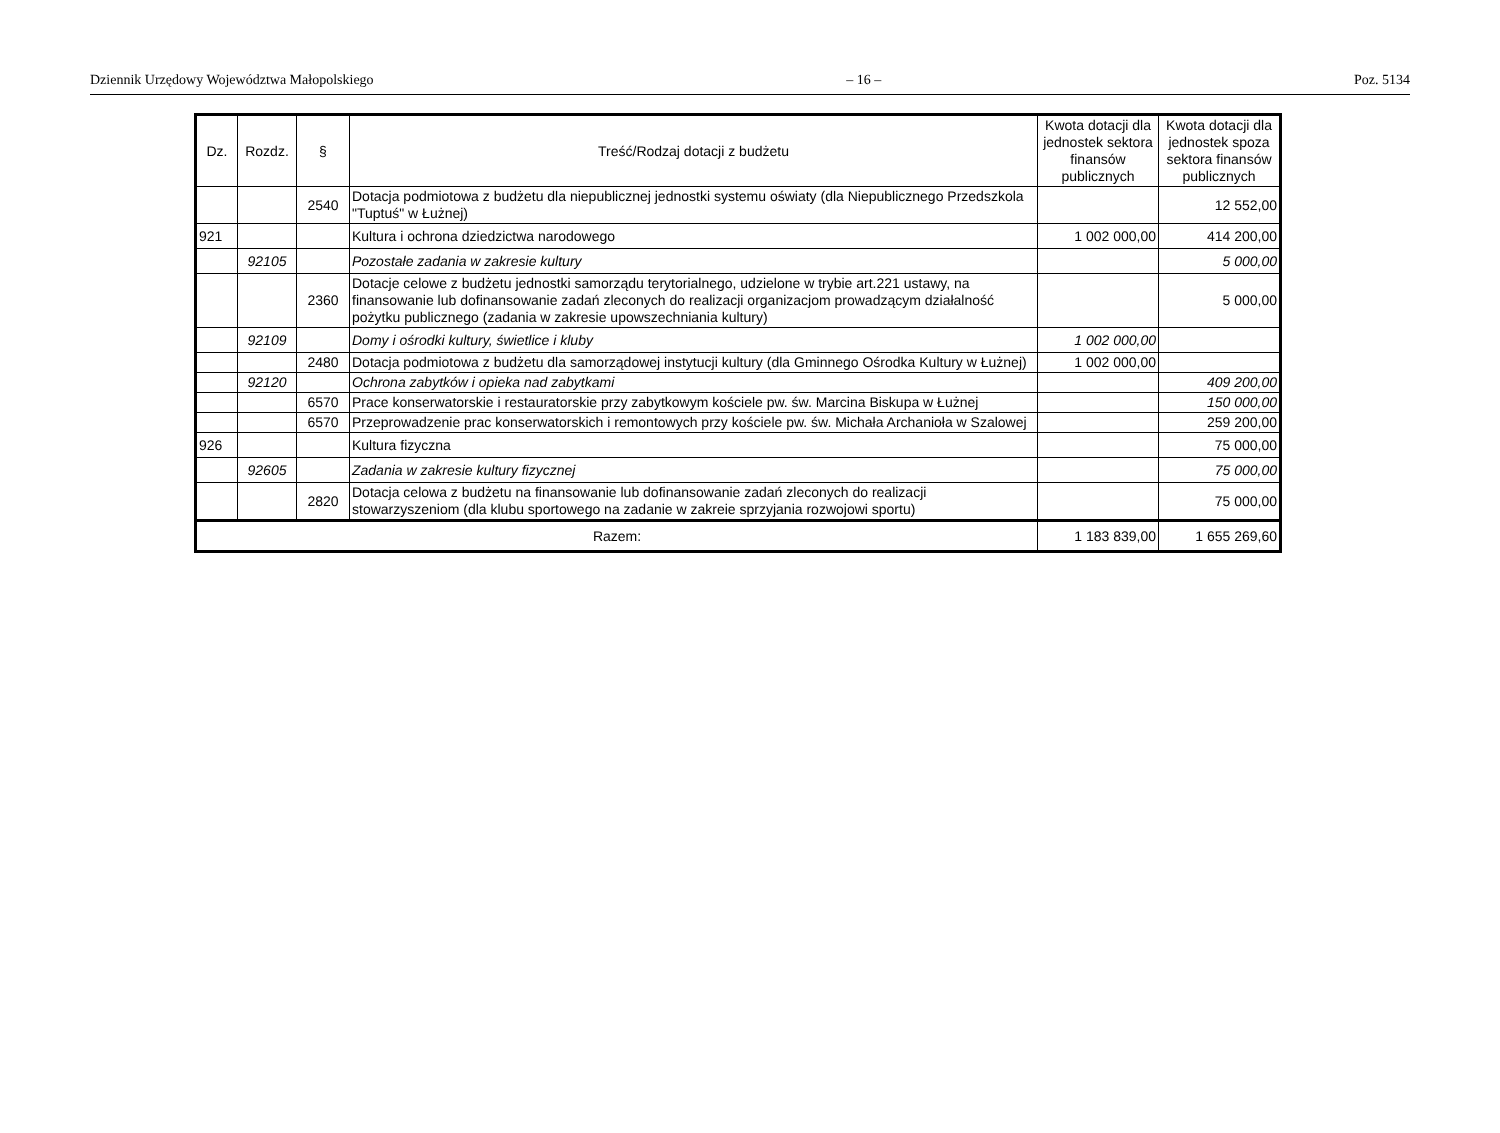Dziennik Urzędowy Województwa Małopolskiego – 16 – Poz. 5134
| Dz. | Rozdz. | § | Treść/Rodzaj dotacji z budżetu | Kwota dotacji dla jednostek sektora finansów publicznych | Kwota dotacji dla jednostek spoza sektora finansów publicznych |
| --- | --- | --- | --- | --- | --- |
| | | 2540 | Dotacja podmiotowa z budżetu dla niepublicznej jednostki systemu oświaty (dla Niepublicznego Przedszkola "Tuptuś" w Łużnej) | | 12 552,00 |
| 921 | | | Kultura i ochrona dziedzictwa narodowego | 1 002 000,00 | 414 200,00 |
| | 92105 | | Pozostałe zadania w zakresie kultury | | 5 000,00 |
| | | 2360 | Dotacje celowe z budżetu jednostki samorządu terytorialnego, udzielone w trybie art.221 ustawy, na finansowanie lub dofinansowanie zadań zleconych do realizacji organizacjom prowadzącym działalność pożytku publicznego (zadania w zakresie upowszechniania kultury) | | 5 000,00 |
| | 92109 | | Domy i ośrodki kultury, świetlice i kluby | 1 002 000,00 | |
| | | 2480 | Dotacja podmiotowa z budżetu dla samorządowej instytucji kultury (dla Gminnego Ośrodka Kultury w Łużnej) | 1 002 000,00 | |
| | 92120 | | Ochrona zabytków i opieka nad zabytkami | | 409 200,00 |
| | | 6570 | Prace konserwatorskie i restauratorskie przy zabytkowym kościele pw. św. Marcina Biskupa w Łużnej | | 150 000,00 |
| | | 6570 | Przeprowadzenie prac konserwatorskich i remontowych przy kościele pw. św. Michała Archanioła w Szalowej | | 259 200,00 |
| 926 | | | Kultura fizyczna | | 75 000,00 |
| | 92605 | | Zadania w zakresie kultury fizycznej | | 75 000,00 |
| | | 2820 | Dotacja celowa z budżetu na finansowanie lub dofinansowanie zadań zleconych do realizacji stowarzyszeniom (dla klubu sportowego na zadanie w zakreie sprzyjania rozwojowi sportu) | | 75 000,00 |
| Razem: | | | | 1 183 839,00 | 1 655 269,60 |